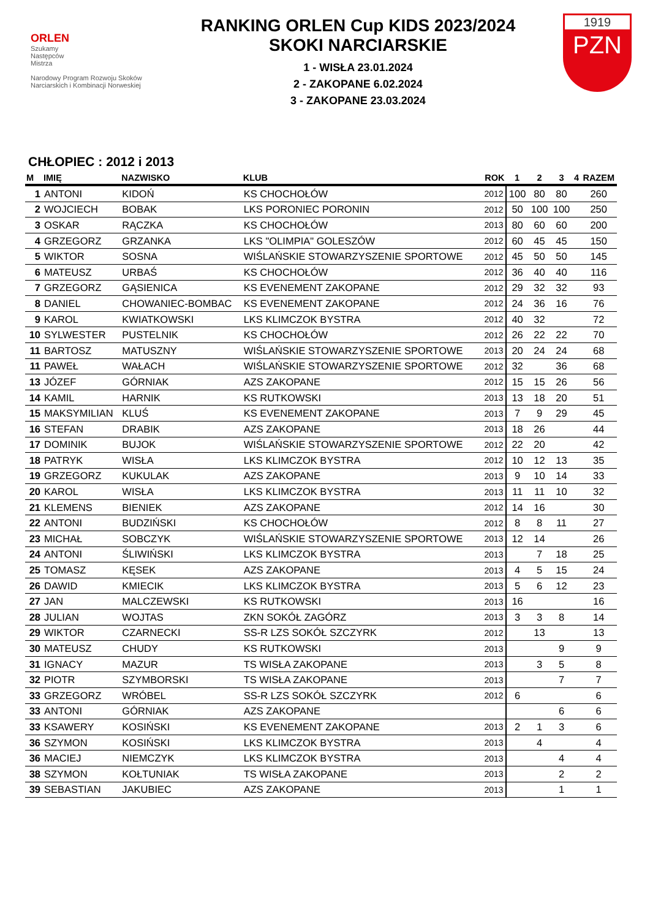ORLEN
Szukamy
Następców
Mistrza
Narodowy Program Rozwoju Skoków Narciarskich i Kombinacji Norweskiej
RANKING ORLEN Cup KIDS 2023/2024
SKOKI NARCIARSKIE
1 - WISŁA 23.01.2024
2 - ZAKOPANE 6.02.2024
3 - ZAKOPANE 23.03.2024
1919
PZN
CHŁOPIEC : 2012 i 2013
| M | IMIĘ | NAZWISKO | KLUB | ROK | 1 | 2 | 3 | 4 | RAZEM |
| --- | --- | --- | --- | --- | --- | --- | --- | --- | --- |
| 1 | ANTONI | KIDOŃ | KS CHOCHOŁÓW | 2012 | 100 | 80 | 80 | | 260 |
| 2 | WOJCIECH | BOBAK | LKS PORONIEC PORONIN | 2012 | 50 | 100 | 100 | | 250 |
| 3 | OSKAR | RĄCZKA | KS CHOCHOŁÓW | 2013 | 80 | 60 | 60 | | 200 |
| 4 | GRZEGORZ | GRZANKA | LKS "OLIMPIA" GOLESZÓW | 2012 | 60 | 45 | 45 | | 150 |
| 5 | WIKTOR | SOSNA | WIŚLAŃSKIE STOWARZYSZENIE SPORTOWE | 2012 | 45 | 50 | 50 | | 145 |
| 6 | MATEUSZ | URBAŚ | KS CHOCHOŁÓW | 2012 | 36 | 40 | 40 | | 116 |
| 7 | GRZEGORZ | GĄSIENICA | KS EVENEMENT ZAKOPANE | 2012 | 29 | 32 | 32 | | 93 |
| 8 | DANIEL | CHOWANIEC-BOMBAC | KS EVENEMENT ZAKOPANE | 2012 | 24 | 36 | 16 | | 76 |
| 9 | KAROL | KWIATKOWSKI | LKS KLIMCZOK BYSTRA | 2012 | 40 | 32 | | | 72 |
| 10 | SYLWESTER | PUSTELNIK | KS CHOCHOŁÓW | 2012 | 26 | 22 | 22 | | 70 |
| 11 | BARTOSZ | MATUSZNY | WIŚLAŃSKIE STOWARZYSZENIE SPORTOWE | 2013 | 20 | 24 | 24 | | 68 |
| 11 | PAWEŁ | WAŁACH | WIŚLAŃSKIE STOWARZYSZENIE SPORTOWE | 2012 | 32 | | 36 | | 68 |
| 13 | JÓZEF | GÓRNIAK | AZS ZAKOPANE | 2012 | 15 | 15 | 26 | | 56 |
| 14 | KAMIL | HARNIK | KS RUTKOWSKI | 2013 | 13 | 18 | 20 | | 51 |
| 15 | MAKSYMILIAN | KLUŚ | KS EVENEMENT ZAKOPANE | 2013 | 7 | 9 | 29 | | 45 |
| 16 | STEFAN | DRABIK | AZS ZAKOPANE | 2013 | 18 | 26 | | | 44 |
| 17 | DOMINIK | BUJOK | WIŚLAŃSKIE STOWARZYSZENIE SPORTOWE | 2012 | 22 | 20 | | | 42 |
| 18 | PATRYK | WISŁA | LKS KLIMCZOK BYSTRA | 2012 | 10 | 12 | 13 | | 35 |
| 19 | GRZEGORZ | KUKULAK | AZS ZAKOPANE | 2013 | 9 | 10 | 14 | | 33 |
| 20 | KAROL | WISŁA | LKS KLIMCZOK BYSTRA | 2013 | 11 | 11 | 10 | | 32 |
| 21 | KLEMENS | BIENIEK | AZS ZAKOPANE | 2012 | 14 | 16 | | | 30 |
| 22 | ANTONI | BUDZIŃSKI | KS CHOCHOŁÓW | 2012 | 8 | 8 | 11 | | 27 |
| 23 | MICHAŁ | SOBCZYK | WIŚLAŃSKIE STOWARZYSZENIE SPORTOWE | 2013 | 12 | 14 | | | 26 |
| 24 | ANTONI | ŚLIWIŃSKI | LKS KLIMCZOK BYSTRA | 2013 | | 7 | 18 | | 25 |
| 25 | TOMASZ | KĘSEK | AZS ZAKOPANE | 2013 | 4 | 5 | 15 | | 24 |
| 26 | DAWID | KMIECIK | LKS KLIMCZOK BYSTRA | 2013 | 5 | 6 | 12 | | 23 |
| 27 | JAN | MALCZEWSKI | KS RUTKOWSKI | 2013 | 16 | | | | 16 |
| 28 | JULIAN | WOJTAS | ZKN SOKÓŁ ZAGÓRZ | 2013 | 3 | 3 | 8 | | 14 |
| 29 | WIKTOR | CZARNECKI | SS-R LZS SOKÓŁ SZCZYRK | 2012 | | 13 | | | 13 |
| 30 | MATEUSZ | CHUDY | KS RUTKOWSKI | 2013 | | | 9 | | 9 |
| 31 | IGNACY | MAZUR | TS WISŁA ZAKOPANE | 2013 | | 3 | 5 | | 8 |
| 32 | PIOTR | SZYMBORSKI | TS WISŁA ZAKOPANE | 2013 | | | 7 | | 7 |
| 33 | GRZEGORZ | WRÓBEL | SS-R LZS SOKÓŁ SZCZYRK | 2012 | 6 | | | | 6 |
| 33 | ANTONI | GÓRNIAK | AZS ZAKOPANE | | | | 6 | | 6 |
| 33 | KSAWERY | KOSIŃSKI | KS EVENEMENT ZAKOPANE | 2013 | 2 | 1 | 3 | | 6 |
| 36 | SZYMON | KOSIŃSKI | LKS KLIMCZOK BYSTRA | 2013 | | 4 | | | 4 |
| 36 | MACIEJ | NIEMCZYK | LKS KLIMCZOK BYSTRA | 2013 | | | 4 | | 4 |
| 38 | SZYMON | KOŁTUNIAK | TS WISŁA ZAKOPANE | 2013 | | | 2 | | 2 |
| 39 | SEBASTIAN | JAKUBIEC | AZS ZAKOPANE | 2013 | | | 1 | | 1 |